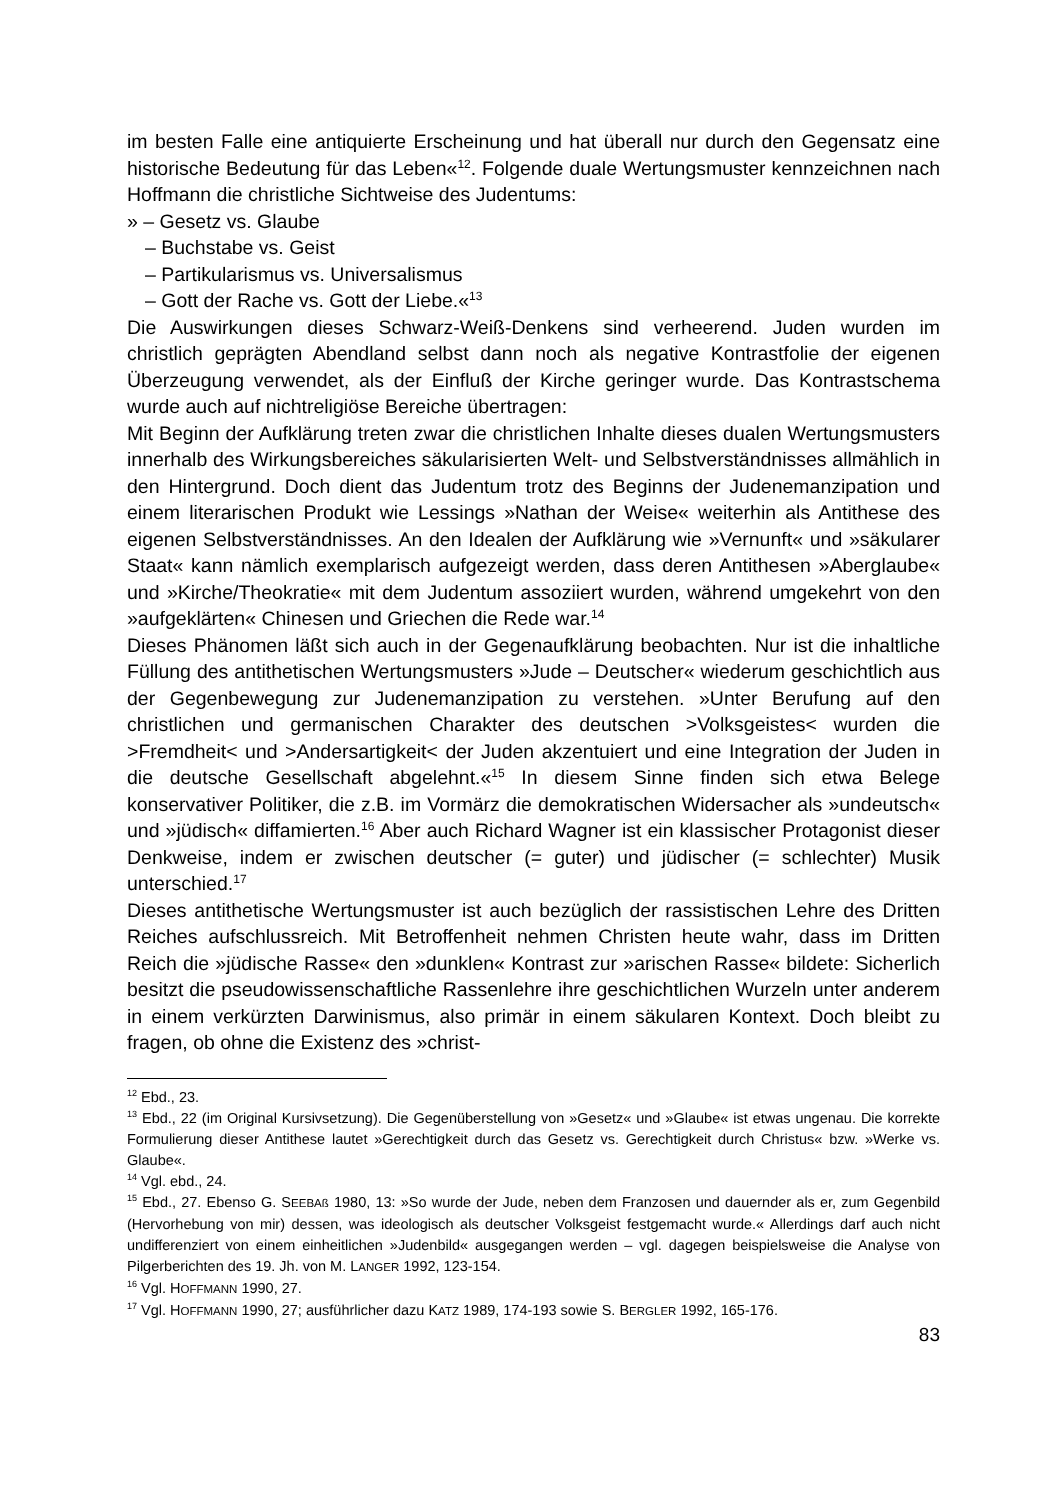im besten Falle eine antiquierte Erscheinung und hat überall nur durch den Gegensatz eine historische Bedeutung für das Leben«<sup>12</sup>. Folgende duale Wertungsmuster kennzeichnen nach Hoffmann die christliche Sichtweise des Judentums:
» – Gesetz vs. Glaube
– Buchstabe vs. Geist
– Partikularismus vs. Universalismus
– Gott der Rache vs. Gott der Liebe.«<sup>13</sup>
Die Auswirkungen dieses Schwarz-Weiß-Denkens sind verheerend. Juden wurden im christlich geprägten Abendland selbst dann noch als negative Kontrastfolie der eigenen Überzeugung verwendet, als der Einfluß der Kirche geringer wurde. Das Kontrastschema wurde auch auf nichtreligiöse Bereiche übertragen:
Mit Beginn der Aufklärung treten zwar die christlichen Inhalte dieses dualen Wertungsmusters innerhalb des Wirkungsbereiches säkularisierten Welt- und Selbstverständnisses allmählich in den Hintergrund. Doch dient das Judentum trotz des Beginns der Judenemanzipation und einem literarischen Produkt wie Lessings »Nathan der Weise« weiterhin als Antithese des eigenen Selbstverständnisses. An den Idealen der Aufklärung wie »Vernunft« und »säkularer Staat« kann nämlich exemplarisch aufgezeigt werden, dass deren Antithesen »Aberglaube« und »Kirche/Theokratie« mit dem Judentum assoziiert wurden, während umgekehrt von den »aufgeklärten« Chinesen und Griechen die Rede war.<sup>14</sup>
Dieses Phänomen läßt sich auch in der Gegenaufklärung beobachten. Nur ist die inhaltliche Füllung des antithetischen Wertungsmusters »Jude – Deutscher« wiederum geschichtlich aus der Gegenbewegung zur Judenemanzipation zu verstehen. »Unter Berufung auf den christlichen und germanischen Charakter des deutschen >Volksgeistes< wurden die >Fremdheit< und >Andersartigkeit< der Juden akzentuiert und eine Integration der Juden in die deutsche Gesellschaft abgelehnt.«<sup>15</sup> In diesem Sinne finden sich etwa Belege konservativer Politiker, die z.B. im Vormärz die demokratischen Widersacher als »undeutsch« und »jüdisch« diffamierten.<sup>16</sup> Aber auch Richard Wagner ist ein klassischer Protagonist dieser Denkweise, indem er zwischen deutscher (= guter) und jüdischer (= schlechter) Musik unterschied.<sup>17</sup>
Dieses antithetische Wertungsmuster ist auch bezüglich der rassistischen Lehre des Dritten Reiches aufschlussreich. Mit Betroffenheit nehmen Christen heute wahr, dass im Dritten Reich die »jüdische Rasse« den »dunklen« Kontrast zur »arischen Rasse« bildete: Sicherlich besitzt die pseudowissenschaftliche Rassenlehre ihre geschichtlichen Wurzeln unter anderem in einem verkürzten Darwinismus, also primär in einem säkularen Kontext. Doch bleibt zu fragen, ob ohne die Existenz des »christ-
<sup>12</sup> Ebd., 23.
<sup>13</sup> Ebd., 22 (im Original Kursivsetzung). Die Gegenüberstellung von »Gesetz« und »Glaube« ist etwas ungenau. Die korrekte Formulierung dieser Antithese lautet »Gerechtigkeit durch das Gesetz vs. Gerechtigkeit durch Christus« bzw. »Werke vs. Glaube«.
<sup>14</sup> Vgl. ebd., 24.
<sup>15</sup> Ebd., 27. Ebenso G. SEEBAß 1980, 13: »So wurde der Jude, neben dem Franzosen und dauernder als er, zum Gegenbild (Hervorhebung von mir) dessen, was ideologisch als deutscher Volksgeist festgemacht wurde.« Allerdings darf auch nicht undifferenziert von einem einheitlichen »Judenbild« ausgegangen werden – vgl. dagegen beispielsweise die Analyse von Pilgerberichten des 19. Jh. von M. LANGER 1992, 123-154.
<sup>16</sup> Vgl. HOFFMANN 1990, 27.
<sup>17</sup> Vgl. HOFFMANN 1990, 27; ausführlicher dazu KATZ 1989, 174-193 sowie S. BERGLER 1992, 165-176.
83